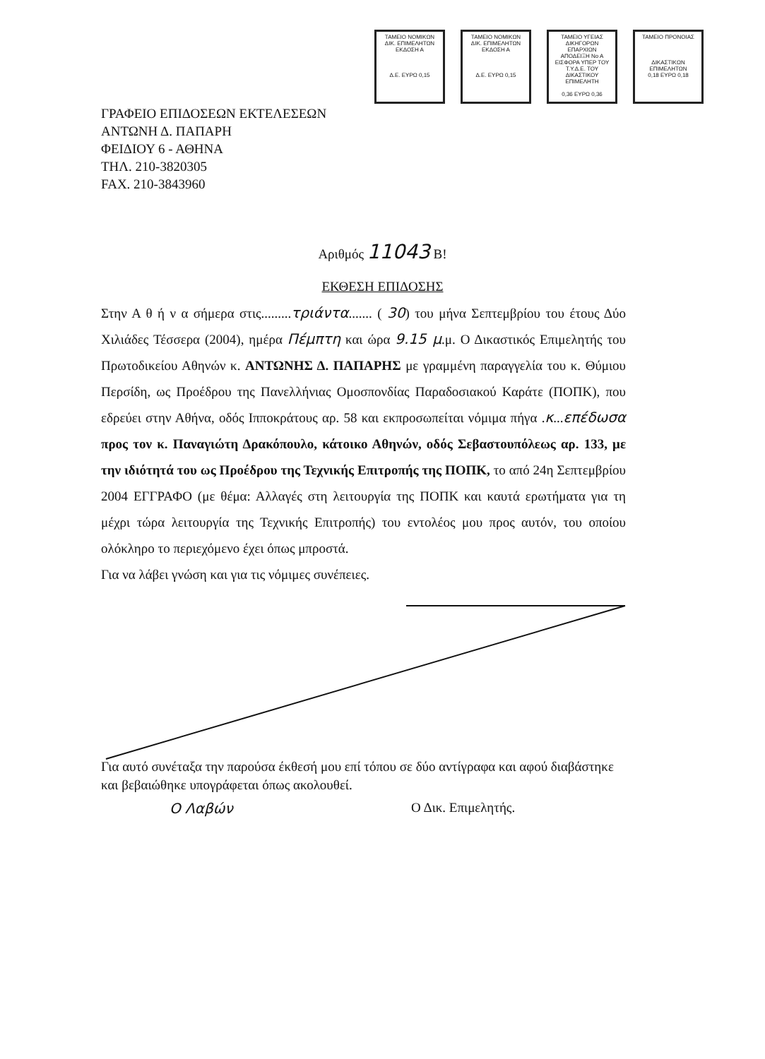ΤΑΜΕΙΟ ΝΟΜΙΚΩΝ
ΔΙΚ. ΕΠΙΜΕΛΗΤΩΝ ΕΚΔΟΣΗ Α
Δ.Ε. ΕΥΡΩ 0,15
ΤΑΜΕΙΟ ΝΟΜΙΚΩΝ
ΔΙΚ. ΕΠΙΜΕΛΗΤΩΝ ΕΚΔΟΣΗ Α
Δ.Ε. ΕΥΡΩ 0,15
ΤΑΜΕΙΟ ΥΓΕΙΑΣ ΔΙΚΗΓΟΡΩΝ ΕΠΑΡΧΙΩΝ
ΑΠΟΔΕΙΞΗ Νο Α
ΕΙΣΦΟΡΑ ΥΠΕΡ ΤΟΥ Τ.Υ.Δ.Ε. ΤΟΥ ΔΙΚΑΣΤΙΚΟΥ ΕΠΙΜΕΛΗΤΗ
0,36 ΕΥΡΩ 0,36
ΤΑΜΕΙΟ ΠΡΟΝΟΙΑΣ
ΔΙΚΑΣΤΙΚΩΝ ΕΠΙΜΕΛΗΤΩΝ
0,18 ΕΥΡΩ 0,18
ΓΡΑΦΕΙΟ ΕΠΙΔΟΣΕΩΝ ΕΚΤΕΛΕΣΕΩΝ
ΑΝΤΩΝΗ Δ. ΠΑΠΑΡΗ
ΦΕΙΔΙΟΥ 6 - ΑΘΗΝΑ
ΤΗΛ. 210-3820305
FAX. 210-3843960
Αριθμός 11043 Β!
ΕΚΘΕΣΗ ΕΠΙΔΟΣΗΣ
Στην Α θ ή ν α σήμερα στις.........τριάντα....... ( 30) του μήνα Σεπτεμβρίου του έτους Δύο Χιλιάδες Τέσσερα (2004), ημέρα Πέμπτη και ώρα 9.15 μ.μ. Ο Δικαστικός Επιμελητής του Πρωτοδικείου Αθηνών κ. ΑΝΤΩΝΗΣ Δ. ΠΑΠΑΡΗΣ με γραμμένη παραγγελία του κ. Θύμιου Περσίδη, ως Προέδρου της Πανελλήνιας Ομοσπονδίας Παραδοσιακού Καράτε (ΠΟΠΚ), που εδρεύει στην Αθήνα, οδός Ιπποκράτους αρ. 58 και εκπροσωπείται νόμιμα πήγα .κ...επέδωσα προς τον κ. Παναγιώτη Δρακόπουλο, κάτοικο Αθηνών, οδός Σεβαστουπόλεως αρ. 133, με την ιδιότητά του ως Προέδρου της Τεχνικής Επιτροπής της ΠΟΠΚ, το από 24η Σεπτεμβρίου 2004 ΕΓΓΡΑΦΟ (με θέμα: Αλλαγές στη λειτουργία της ΠΟΠΚ και καυτά ερωτήματα για τη μέχρι τώρα λειτουργία της Τεχνικής Επιτροπής) του εντολέος μου προς αυτόν, του οποίου ολόκληρο το περιεχόμενο έχει όπως μπροστά.
Για να λάβει γνώση και για τις νόμιμες συνέπειες.
Για αυτό συνέταξα την παρούσα έκθεσή μου επί τόπου σε δύο αντίγραφα και αφού διαβάστηκε και βεβαιώθηκε υπογράφεται όπως ακολουθεί.
Ο Λαβών Ο Δικ. Επιμελητής.